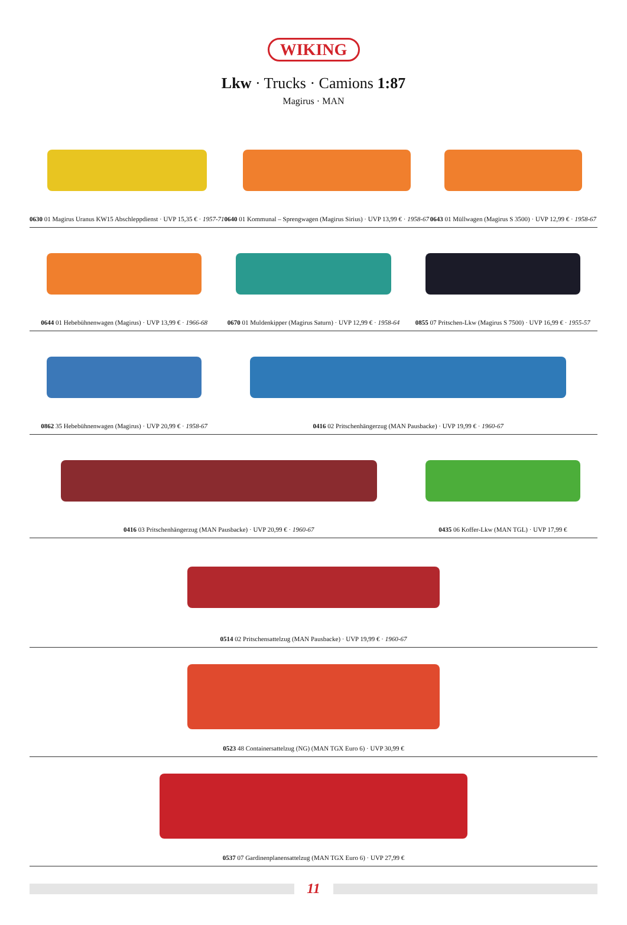WIKING
Lkw · Trucks · Camions 1:87
Magirus · MAN
0630 01 Magirus Uranus KW15 Abschleppdienst · UVP 15,35 € · 1957-71
0640 01 Kommunal – Sprengwagen (Magirus Sirius) · UVP 13,99 € · 1958-67
0643 01 Müllwagen (Magirus S 3500) · UVP 12,99 € · 1958-67
0644 01 Hebebühnenwagen (Magirus) · UVP 13,99 € · 1966-68
0670 01 Muldenkipper (Magirus Saturn) · UVP 12,99 € · 1958-64
0855 07 Pritschen-Lkw (Magirus S 7500) · UVP 16,99 € · 1955-57
0862 35 Hebebühnenwagen (Magirus) · UVP 20,99 € · 1958-67
0416 02 Pritschenhängerzug (MAN Pausbacke) · UVP 19,99 € · 1960-67
0416 03 Pritschenhängerzug (MAN Pausbacke) · UVP 20,99 € · 1960-67
0435 06 Koffer-Lkw (MAN TGL) · UVP 17,99 €
0514 02 Pritschensattelzug (MAN Pausbacke) · UVP 19,99 € · 1960-67
0523 48 Containersattelzug (NG) (MAN TGX Euro 6) · UVP 30,99 €
0537 07 Gardinenplanensattelzug (MAN TGX Euro 6) · UVP 27,99 €
11